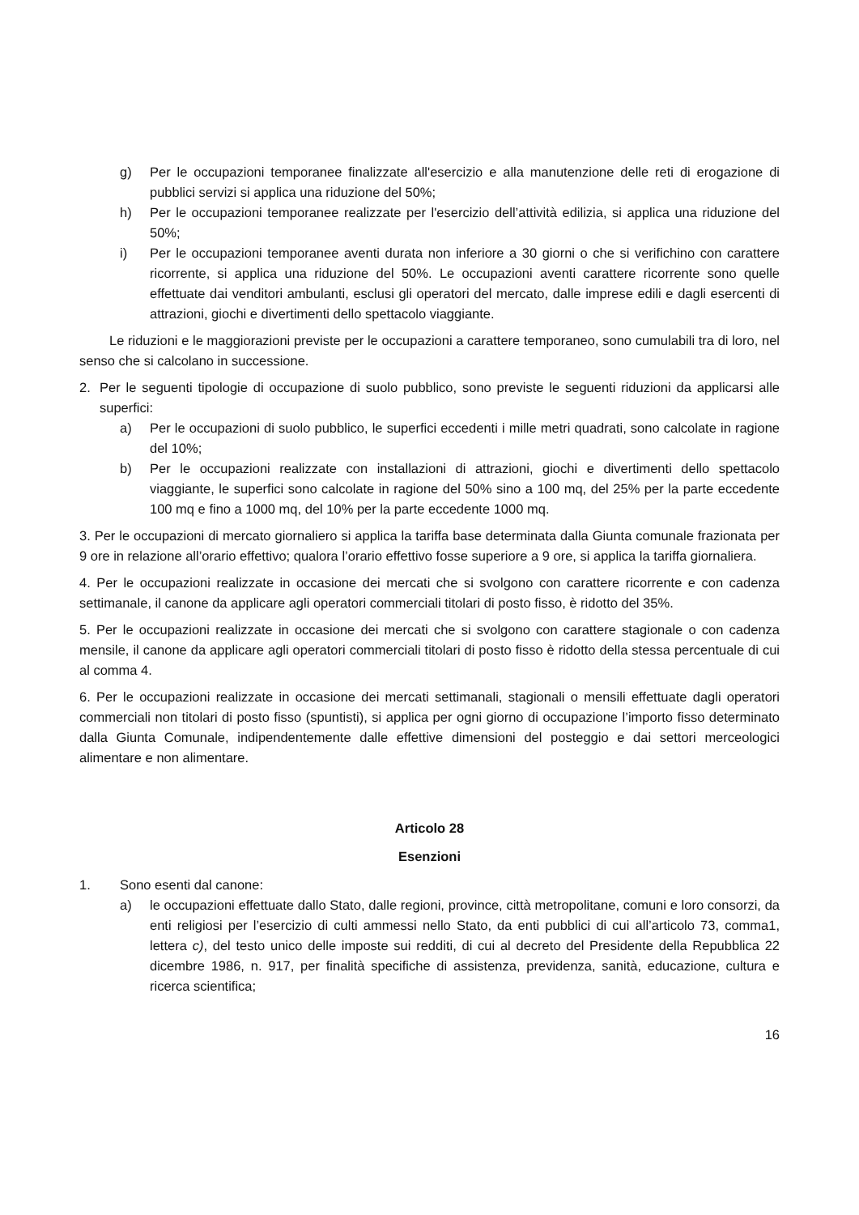g) Per le occupazioni temporanee finalizzate all'esercizio e alla manutenzione delle reti di erogazione di pubblici servizi si applica una riduzione del 50%;
h) Per le occupazioni temporanee realizzate per l'esercizio dell’attività edilizia, si applica una riduzione del 50%;
i) Per le occupazioni temporanee aventi durata non inferiore a 30 giorni o che si verifichino con carattere ricorrente, si applica una riduzione del 50%. Le occupazioni aventi carattere ricorrente sono quelle effettuate dai venditori ambulanti, esclusi gli operatori del mercato, dalle imprese edili e dagli esercenti di attrazioni, giochi e divertimenti dello spettacolo viaggiante.
Le riduzioni e le maggiorazioni previste per le occupazioni a carattere temporaneo, sono cumulabili tra di loro, nel senso che si calcolano in successione.
2. Per le seguenti tipologie di occupazione di suolo pubblico, sono previste le seguenti riduzioni da applicarsi alle superfici:
a) Per le occupazioni di suolo pubblico, le superfici eccedenti i mille metri quadrati, sono calcolate in ragione del 10%;
b) Per le occupazioni realizzate con installazioni di attrazioni, giochi e divertimenti dello spettacolo viaggiante, le superfici sono calcolate in ragione del 50% sino a 100 mq, del 25% per la parte eccedente 100 mq e fino a 1000 mq, del 10% per la parte eccedente 1000 mq.
3. Per le occupazioni di mercato giornaliero si applica la tariffa base determinata dalla Giunta comunale frazionata per 9 ore in relazione all’orario effettivo; qualora l’orario effettivo fosse superiore a 9 ore, si applica la tariffa giornaliera.
4. Per le occupazioni realizzate in occasione dei mercati che si svolgono con carattere ricorrente e con cadenza settimanale, il canone da applicare agli operatori commerciali titolari di posto fisso, è ridotto del 35%.
5. Per le occupazioni realizzate in occasione dei mercati che si svolgono con carattere stagionale o con cadenza mensile, il canone da applicare agli operatori commerciali titolari di posto fisso è ridotto della stessa percentuale di cui al comma 4.
6. Per le occupazioni realizzate in occasione dei mercati settimanali, stagionali o mensili effettuate dagli operatori commerciali non titolari di posto fisso (spuntisti), si applica per ogni giorno di occupazione l’importo fisso determinato dalla Giunta Comunale, indipendentemente dalle effettive dimensioni del posteggio e dai settori merceologici alimentare e non alimentare.
Articolo 28
Esenzioni
1. Sono esenti dal canone:
a) le occupazioni effettuate dallo Stato, dalle regioni, province, città metropolitane, comuni e loro consorzi, da enti religiosi per l’esercizio di culti ammessi nello Stato, da enti pubblici di cui all’articolo 73, comma1, lettera c), del testo unico delle imposte sui redditi, di cui al decreto del Presidente della Repubblica 22 dicembre 1986, n. 917, per finalità specifiche di assistenza, previdenza, sanità, educazione, cultura e ricerca scientifica;
16